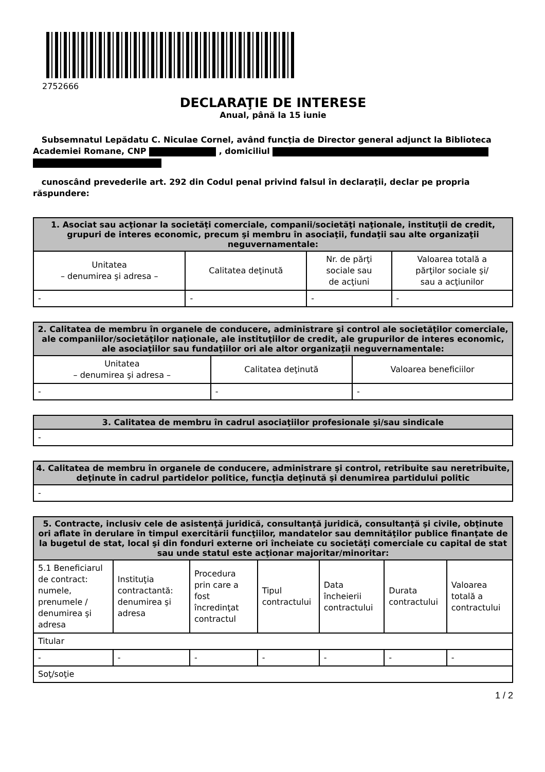2752666
DECLARAŢIE DE INTERESE
Anual, până la 15 iunie
Subsemnatul Lepădatu C. Niculae Cornel, având funcţia de Director general adjunct la Biblioteca Academiei Romane, CNP , domiciliul
cunoscând prevederile art. 292 din Codul penal privind falsul în declaraţii, declar pe propria răspundere:
| 1. Asociat sau acţionar la societăţi comerciale, companii/societăţi naţionale, instituţii de credit, grupuri de interes economic, precum şi membru în asociaţii, fundaţii sau alte organizaţii neguvernamentale: | | | |
| --- | --- | --- | --- |
| Unitatea – denumirea şi adresa – | Calitatea deţinută | Nr. de părţi sociale sau de acţiuni | Valoarea totală a părţilor sociale şi/ sau a acţiunilor |
| - | - | - | - |
| 2. Calitatea de membru în organele de conducere, administrare şi control ale societăţilor comerciale, ale companiilor/societăţilor naţionale, ale instituţiilor de credit, ale grupurilor de interes economic, ale asociaţiilor sau fundaţiilor ori ale altor organizaţii neguvernamentale: | | |
| --- | --- | --- |
| Unitatea – denumirea şi adresa – | Calitatea deţinută | Valoarea beneficiilor |
| - | - | - |
| 3. Calitatea de membru în cadrul asociaţiilor profesionale şi/sau sindicale |
| --- |
| - |
| 4. Calitatea de membru în organele de conducere, administrare şi control, retribuite sau neretribuite, deţinute în cadrul partidelor politice, funcţia deţinută şi denumirea partidului politic |
| --- |
| - |
| 5. Contracte, inclusiv cele de asistenţă juridică, consultanţă juridică, consultanţă şi civile, obţinute ori aflate în derulare în timpul exercitării funcţiilor, mandatelor sau demnităţilor publice finanţate de la bugetul de stat, local şi din fonduri externe ori încheiate cu societăţi comerciale cu capital de stat sau unde statul este acţionar majoritar/minoritar: | | | | | | |
| --- | --- | --- | --- | --- | --- | --- |
| 5.1 Beneficiarul de contract: numele, prenumele / denumirea şi adresa | Instituţia contractantă: denumirea şi adresa | Procedura prin care a fost încredinţat contractul | Tipul contractului | Data încheierii contractului | Durata contractului | Valoarea totală a contractului |
| Titular | | | | | | |
| - | - | - | - | - | - | - |
| Soţ/soţie | | | | | | |
1 / 2